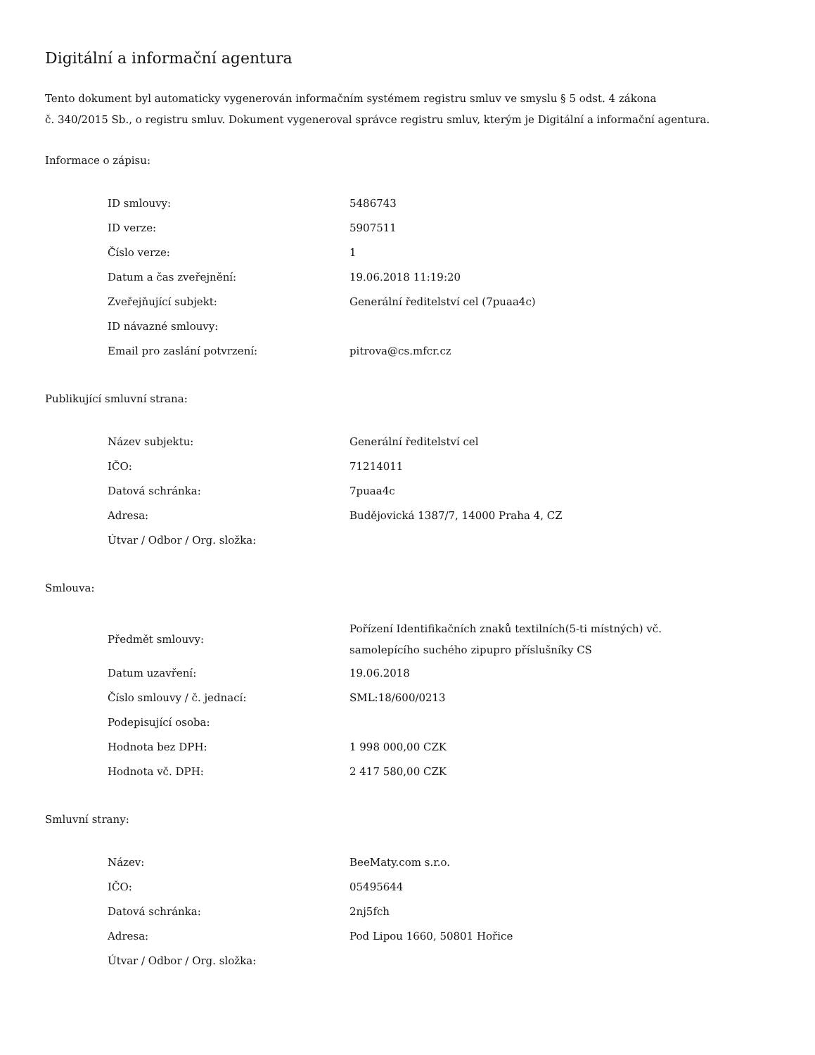Digitální a informační agentura
Tento dokument byl automaticky vygenerován informačním systémem registru smluv ve smyslu § 5 odst. 4 zákona
č. 340/2015 Sb., o registru smluv. Dokument vygeneroval správce registru smluv, kterým je Digitální a informační agentura.
Informace o zápisu:
| ID smlouvy: | 5486743 |
| ID verze: | 5907511 |
| Číslo verze: | 1 |
| Datum a čas zveřejnění: | 19.06.2018 11:19:20 |
| Zveřejňující subjekt: | Generální ředitelství cel (7puaa4c) |
| ID návazné smlouvy: | |
| Email pro zaslání potvrzení: | pitrova@cs.mfcr.cz |
Publikující smluvní strana:
| Název subjektu: | Generální ředitelství cel |
| IČO: | 71214011 |
| Datová schránka: | 7puaa4c |
| Adresa: | Budějovická 1387/7, 14000 Praha 4, CZ |
| Útvar / Odbor / Org. složka: | |
Smlouva:
| Předmět smlouvy: | Pořízení Identifikačních znaků textilních(5-ti místných) vč. samolepícího suchého zipupro příslušníky CS |
| Datum uzavření: | 19.06.2018 |
| Číslo smlouvy / č. jednací: | SML:18/600/0213 |
| Podepisující osoba: | |
| Hodnota bez DPH: | 1 998 000,00 CZK |
| Hodnota vč. DPH: | 2 417 580,00 CZK |
Smluvní strany:
| Název: | BeeMaty.com s.r.o. |
| IČO: | 05495644 |
| Datová schránka: | 2nj5fch |
| Adresa: | Pod Lipou 1660, 50801 Hořice |
| Útvar / Odbor / Org. složka: | |